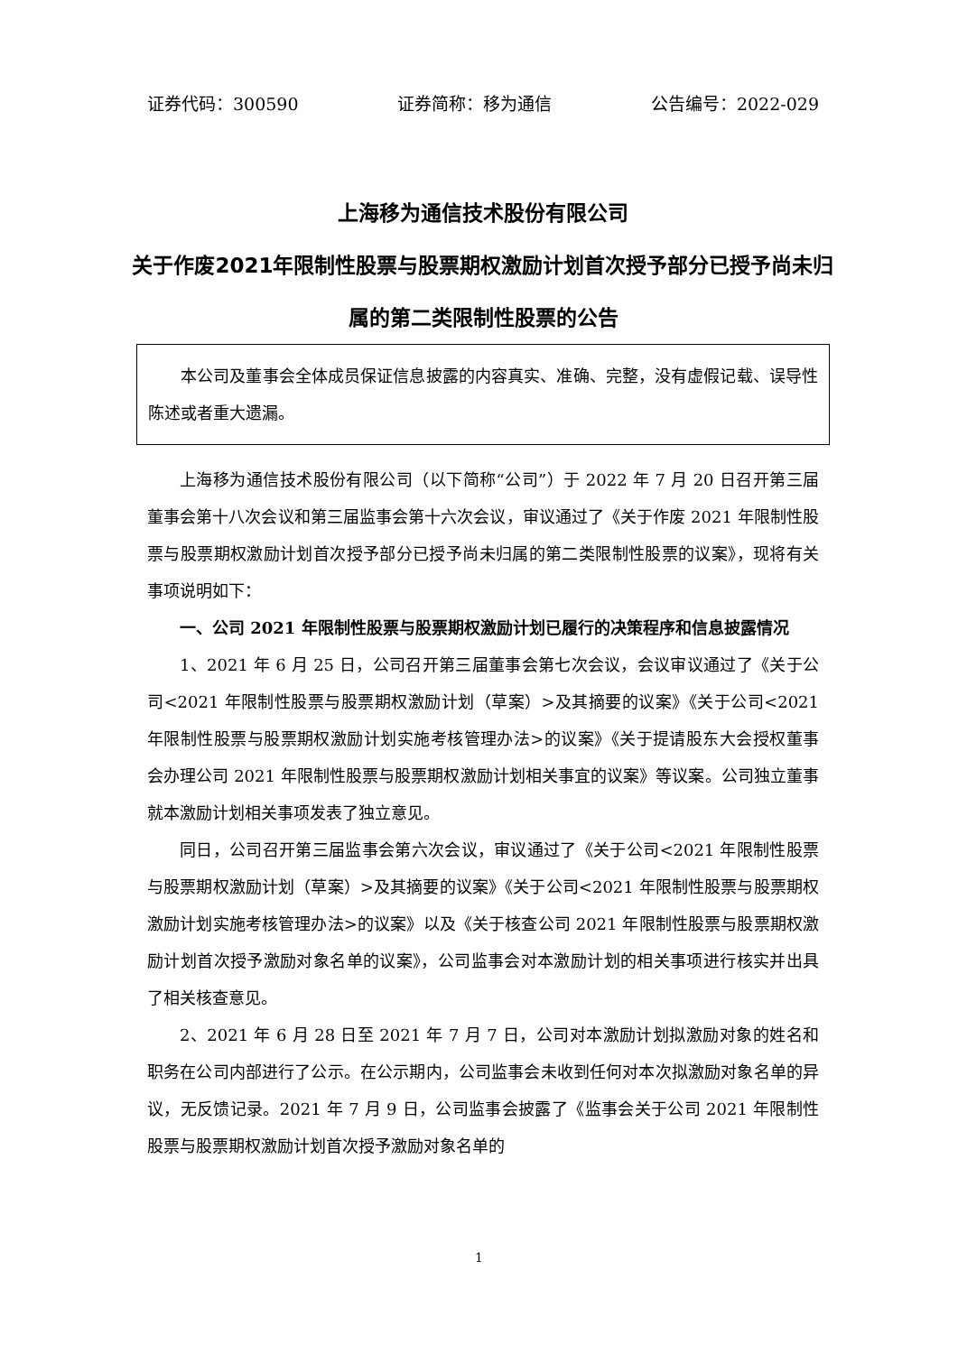证券代码：300590 证券简称：移为通信 公告编号：2022-029
上海移为通信技术股份有限公司
关于作废2021年限制性股票与股票期权激励计划首次授予部分已授予尚未归属的第二类限制性股票的公告
本公司及董事会全体成员保证信息披露的内容真实、准确、完整，没有虚假记载、误导性陈述或者重大遗漏。
上海移为通信技术股份有限公司（以下简称“公司”）于 2022 年 7 月 20 日召开第三届董事会第十八次会议和第三届监事会第十六次会议，审议通过了《关于作废 2021 年限制性股票与股票期权激励计划首次授予部分已授予尚未归属的第二类限制性股票的议案》，现将有关事项说明如下：
一、公司 2021 年限制性股票与股票期权激励计划已履行的决策程序和信息披露情况
1、2021 年 6 月 25 日，公司召开第三届董事会第七次会议，会议审议通过了《关于公司<2021 年限制性股票与股票期权激励计划（草案）>及其摘要的议案》《关于公司<2021 年限制性股票与股票期权激励计划实施考核管理办法>的议案》《关于提请股东大会授权董事会办理公司 2021 年限制性股票与股票期权激励计划相关事宜的议案》等议案。公司独立董事就本激励计划相关事项发表了独立意见。
同日，公司召开第三届监事会第六次会议，审议通过了《关于公司<2021 年限制性股票与股票期权激励计划（草案）>及其摘要的议案》《关于公司<2021 年限制性股票与股票期权激励计划实施考核管理办法>的议案》以及《关于核查公司 2021 年限制性股票与股票期权激励计划首次授予激励对象名单的议案》，公司监事会对本激励计划的相关事项进行核实并出具了相关核查意见。
2、2021 年 6 月 28 日至 2021 年 7 月 7 日，公司对本激励计划拟激励对象的姓名和职务在公司内部进行了公示。在公示期内，公司监事会未收到任何对本次拟激励对象名单的异议，无反馈记录。2021 年 7 月 9 日，公司监事会披露了《监事会关于公司 2021 年限制性股票与股票期权激励计划首次授予激励对象名单的
1